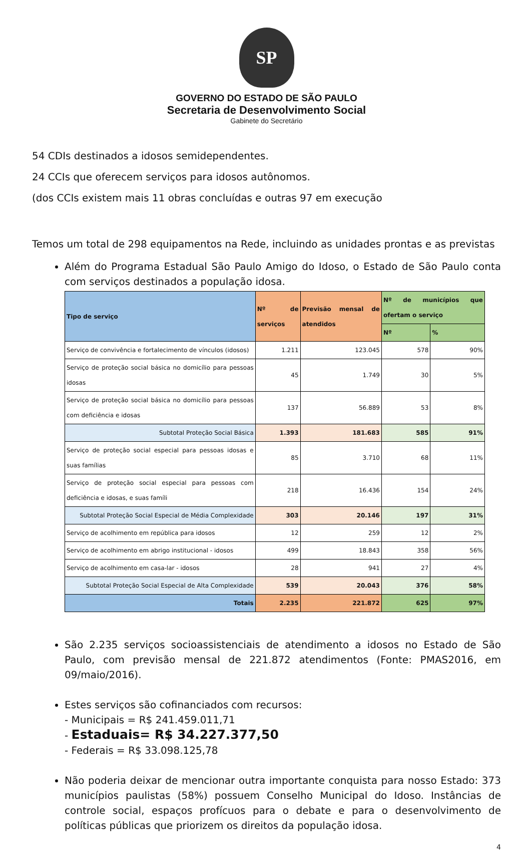SP
GOVERNO DO ESTADO DE SÃO PAULO
Secretaria de Desenvolvimento Social
Gabinete do Secretário
54 CDIs destinados a idosos semidependentes.
24 CCIs que oferecem serviços para idosos autônomos.
(dos CCIs existem mais 11 obras concluídas e outras 97 em execução
Temos um total de 298 equipamentos na Rede, incluindo as unidades prontas e as previstas
Além do Programa Estadual São Paulo Amigo do Idoso, o Estado de São Paulo conta com serviços destinados a população idosa.
| Tipo de serviço | Nº de serviços | Previsão mensal de atendidos | Nº de municípios que ofertam o serviço | |
| --- | --- | --- | --- | --- |
| | | | Nº | % |
| Serviço de convivência e fortalecimento de vínculos (idosos) | 1.211 | 123.045 | 578 | 90% |
| Serviço de proteção social básica no domicílio para pessoas idosas | 45 | 1.749 | 30 | 5% |
| Serviço de proteção social básica no domicílio para pessoas com deficiência e idosas | 137 | 56.889 | 53 | 8% |
| Subtotal Proteção Social Básica | 1.393 | 181.683 | 585 | 91% |
| Serviço de proteção social especial para pessoas idosas e suas famílias | 85 | 3.710 | 68 | 11% |
| Serviço de proteção social especial para pessoas com deficiência e idosas, e suas famíli | 218 | 16.436 | 154 | 24% |
| Subtotal Proteção Social Especial de Média Complexidade | 303 | 20.146 | 197 | 31% |
| Serviço de acolhimento em república para idosos | 12 | 259 | 12 | 2% |
| Serviço de acolhimento em abrigo institucional - idosos | 499 | 18.843 | 358 | 56% |
| Serviço de acolhimento em casa-lar - idosos | 28 | 941 | 27 | 4% |
| Subtotal Proteção Social Especial de Alta Complexidade | 539 | 20.043 | 376 | 58% |
| Totais | 2.235 | 221.872 | 625 | 97% |
São 2.235 serviços socioassistenciais de atendimento a idosos no Estado de São Paulo, com previsão mensal de 221.872 atendimentos (Fonte: PMAS2016, em 09/maio/2016).
Estes serviços são cofinanciados com recursos:
- Municipais = R$ 241.459.011,71
- Estaduais= R$ 34.227.377,50
- Federais = R$ 33.098.125,78
Não poderia deixar de mencionar outra importante conquista para nosso Estado: 373 municípios paulistas (58%) possuem Conselho Municipal do Idoso. Instâncias de controle social, espaços profícuos para o debate e para o desenvolvimento de políticas públicas que priorizem os direitos da população idosa.
4